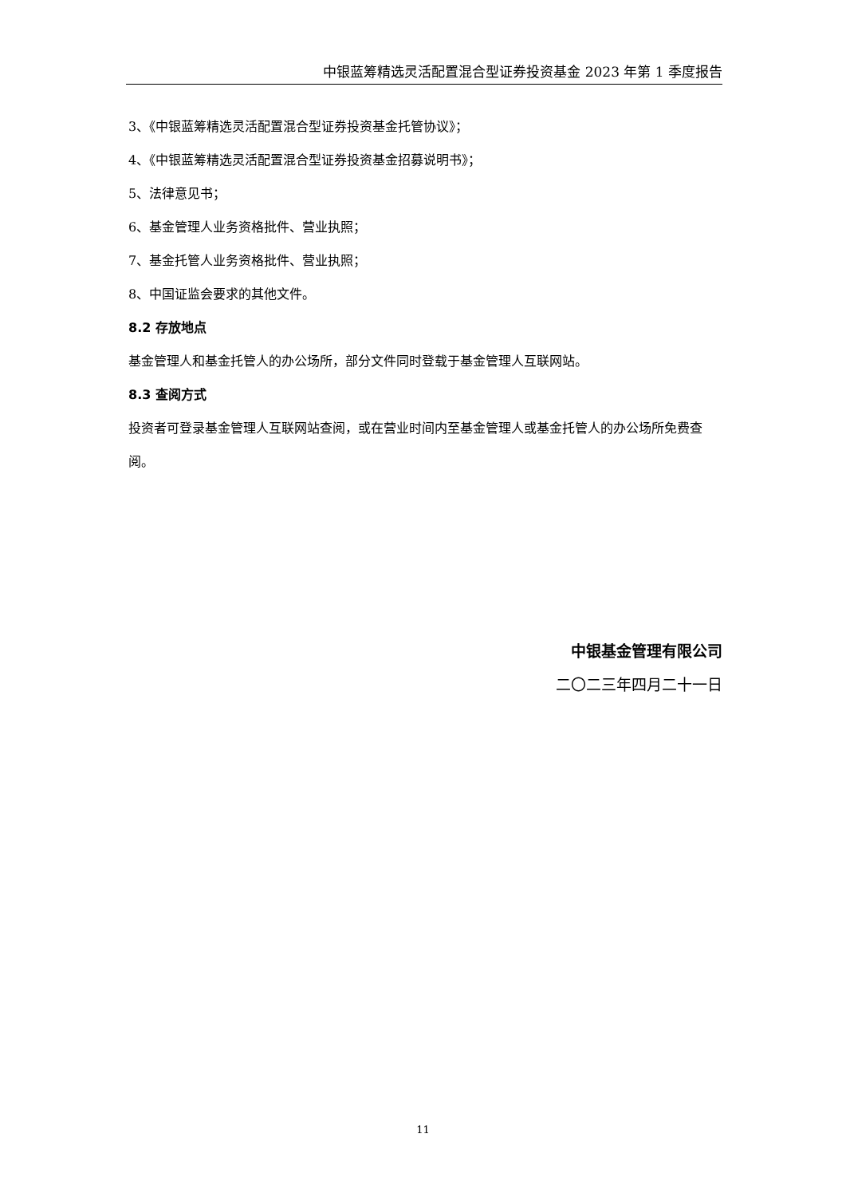中银蓝筹精选灵活配置混合型证券投资基金 2023 年第 1 季度报告
3、《中银蓝筹精选灵活配置混合型证券投资基金托管协议》；
4、《中银蓝筹精选灵活配置混合型证券投资基金招募说明书》；
5、法律意见书；
6、基金管理人业务资格批件、营业执照；
7、基金托管人业务资格批件、营业执照；
8、中国证监会要求的其他文件。
8.2 存放地点
基金管理人和基金托管人的办公场所，部分文件同时登载于基金管理人互联网站。
8.3 查阅方式
投资者可登录基金管理人互联网站查阅，或在营业时间内至基金管理人或基金托管人的办公场所免费查阅。
中银基金管理有限公司
二〇二三年四月二十一日
11